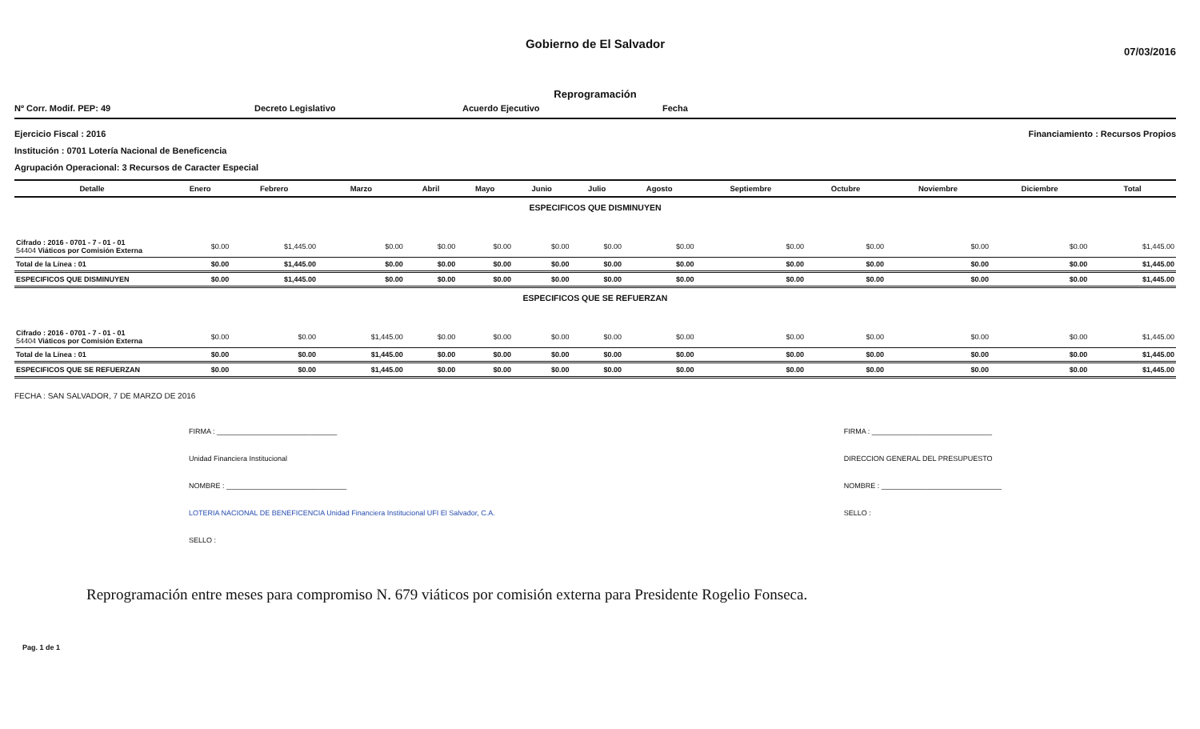Gobierno de El Salvador
07/03/2016
Reprogramación
Nº Corr. Modif. PEP: 49 Decreto Legislativo Acuerdo Ejecutivo Fecha
Ejercicio Fiscal : 2016
Institución : 0701 Lotería Nacional de Beneficencia
Agrupación Operacional: 3 Recursos de Caracter Especial
Financiamiento : Recursos Propios
| Detalle | Enero | Febrero | Marzo | Abril | Mayo | Junio | Julio | Agosto | Septiembre | Octubre | Noviembre | Diciembre | Total |
| --- | --- | --- | --- | --- | --- | --- | --- | --- | --- | --- | --- | --- | --- |
| ESPECIFICOS QUE DISMINUYEN | | | | | | | | | | | | | |
| Cifrado : 2016 - 0701 - 7 - 01 - 01 54404 Viáticos por Comisión Externa | $0.00 | $1,445.00 | $0.00 | $0.00 | $0.00 | $0.00 | $0.00 | $0.00 | $0.00 | $0.00 | $0.00 | $0.00 | $1,445.00 |
| Total de la Línea : 01 | $0.00 | $1,445.00 | $0.00 | $0.00 | $0.00 | $0.00 | $0.00 | $0.00 | $0.00 | $0.00 | $0.00 | $0.00 | $1,445.00 |
| ESPECIFICOS QUE DISMINUYEN | $0.00 | $1,445.00 | $0.00 | $0.00 | $0.00 | $0.00 | $0.00 | $0.00 | $0.00 | $0.00 | $0.00 | $0.00 | $1,445.00 |
| ESPECIFICOS QUE SE REFUERZAN | | | | | | | | | | | | | |
| Cifrado : 2016 - 0701 - 7 - 01 - 01 54404 Viáticos por Comisión Externa | $0.00 | $0.00 | $1,445.00 | $0.00 | $0.00 | $0.00 | $0.00 | $0.00 | $0.00 | $0.00 | $0.00 | $0.00 | $1,445.00 |
| Total de la Línea : 01 | $0.00 | $0.00 | $1,445.00 | $0.00 | $0.00 | $0.00 | $0.00 | $0.00 | $0.00 | $0.00 | $0.00 | $0.00 | $1,445.00 |
| ESPECIFICOS QUE SE REFUERZAN | $0.00 | $0.00 | $1,445.00 | $0.00 | $0.00 | $0.00 | $0.00 | $0.00 | $0.00 | $0.00 | $0.00 | $0.00 | $1,445.00 |
FECHA : SAN SALVADOR, 7 DE MARZO DE 2016
FIRMA : ______________________________
Unidad Financiera Institucional
NOMBRE : ______________________________
LOTERIA NACIONAL DE BENEFICENCIA Unidad Financiera Institucional UFI El Salvador, C.A.
SELLO :
FIRMA : ______________________________
DIRECCION GENERAL DEL PRESUPUESTO
NOMBRE : ______________________________
SELLO :
Reprogramación entre meses para compromiso N. 679 viáticos por comisión externa para Presidente Rogelio Fonseca.
Pag. 1 de 1